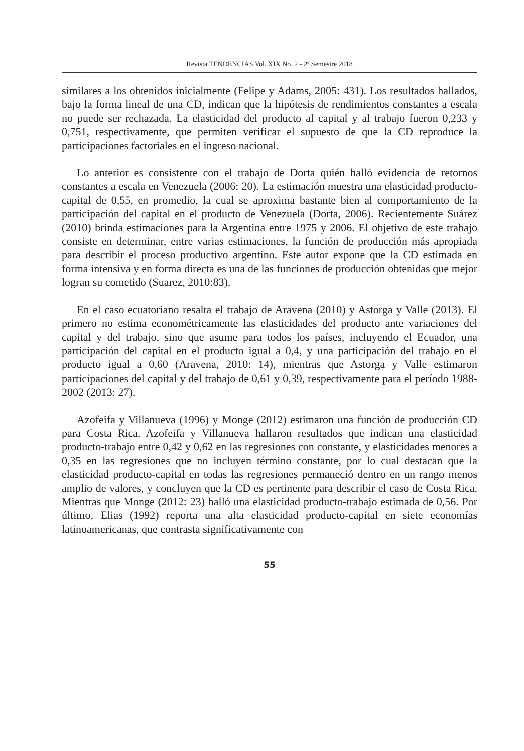Revista TENDENCIAS Vol. XIX No. 2 - 2º Semestre 2018
similares a los obtenidos inicialmente (Felipe y Adams, 2005: 431). Los resultados hallados, bajo la forma lineal de una CD, indican que la hipótesis de rendimientos constantes a escala no puede ser rechazada. La elasticidad del producto al capital y al trabajo fueron 0,233 y 0,751, respectivamente, que permiten verificar el supuesto de que la CD reproduce la participaciones factoriales en el ingreso nacional.
Lo anterior es consistente con el trabajo de Dorta quién halló evidencia de retornos constantes a escala en Venezuela (2006: 20). La estimación muestra una elasticidad producto-capital de 0,55, en promedio, la cual se aproxima bastante bien al comportamiento de la participación del capital en el producto de Venezuela (Dorta, 2006). Recientemente Suárez (2010) brinda estimaciones para la Argentina entre 1975 y 2006. El objetivo de este trabajo consiste en determinar, entre varias estimaciones, la función de producción más apropiada para describir el proceso productivo argentino. Este autor expone que la CD estimada en forma intensiva y en forma directa es una de las funciones de producción obtenidas que mejor logran su cometido (Suarez, 2010:83).
En el caso ecuatoriano resalta el trabajo de Aravena (2010) y Astorga y Valle (2013). El primero no estima econométricamente las elasticidades del producto ante variaciones del capital y del trabajo, sino que asume para todos los países, incluyendo el Ecuador, una participación del capital en el producto igual a 0,4, y una participación del trabajo en el producto igual a 0,60 (Aravena, 2010: 14), mientras que Astorga y Valle estimaron participaciones del capital y del trabajo de 0,61 y 0,39, respectivamente para el período 1988-2002 (2013: 27).
Azofeifa y Villanueva (1996) y Monge (2012) estimaron una función de producción CD para Costa Rica. Azofeifa y Villanueva hallaron resultados que indican una elasticidad producto-trabajo entre 0,42 y 0,62 en las regresiones con constante, y elasticidades menores a 0,35 en las regresiones que no incluyen término constante, por lo cual destacan que la elasticidad producto-capital en todas las regresiones permaneció dentro en un rango menos amplio de valores, y concluyen que la CD es pertinente para describir el caso de Costa Rica. Mientras que Monge (2012: 23) halló una elasticidad producto-trabajo estimada de 0,56. Por último, Elias (1992) reporta una alta elasticidad producto-capital en siete economías latinoamericanas, que contrasta significativamente con
55